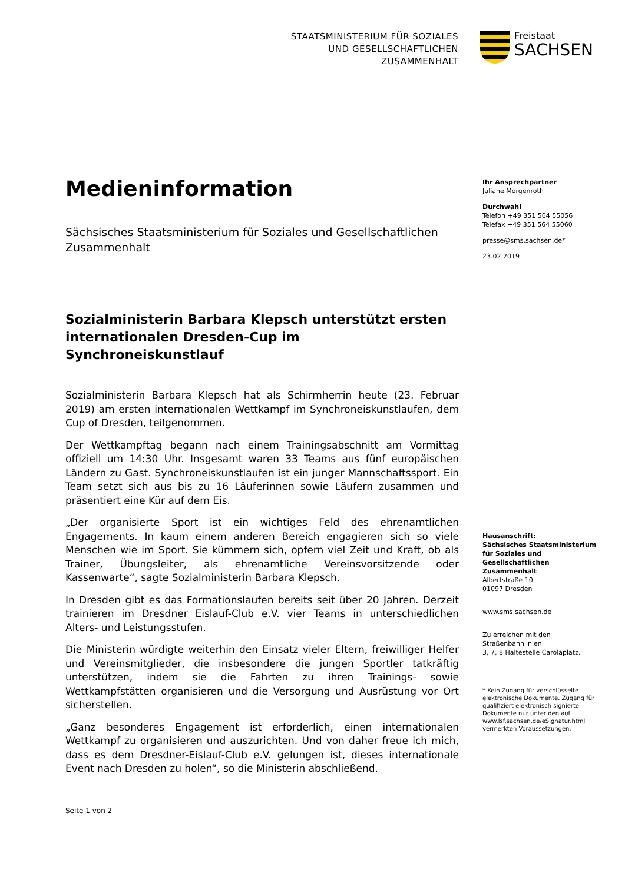STAATSMINISTERIUM FÜR SOZIALES
UND GESELLSCHAFTLICHEN
ZUSAMMENHALT
Freistaat
SACHSEN
Medieninformation
Sächsisches Staatsministerium für Soziales und Gesellschaftlichen Zusammenhalt
Sozialministerin Barbara Klepsch unterstützt ersten internationalen Dresden-Cup im Synchroneiskunstlauf
Sozialministerin Barbara Klepsch hat als Schirmherrin heute (23. Februar 2019) am ersten internationalen Wettkampf im Synchroneiskunstlaufen, dem Cup of Dresden, teilgenommen.
Der Wettkampftag begann nach einem Trainingsabschnitt am Vormittag offiziell um 14:30 Uhr. Insgesamt waren 33 Teams aus fünf europäischen Ländern zu Gast. Synchroneiskunstlaufen ist ein junger Mannschaftssport. Ein Team setzt sich aus bis zu 16 Läuferinnen sowie Läufern zusammen und präsentiert eine Kür auf dem Eis.
„Der organisierte Sport ist ein wichtiges Feld des ehrenamtlichen Engagements. In kaum einem anderen Bereich engagieren sich so viele Menschen wie im Sport. Sie kümmern sich, opfern viel Zeit und Kraft, ob als Trainer, Übungsleiter, als ehrenamtliche Vereinsvorsitzende oder Kassenwarte“, sagte Sozialministerin Barbara Klepsch.
In Dresden gibt es das Formationslaufen bereits seit über 20 Jahren. Derzeit trainieren im Dresdner Eislauf-Club e.V. vier Teams in unterschiedlichen Alters- und Leistungsstufen.
Die Ministerin würdigte weiterhin den Einsatz vieler Eltern, freiwilliger Helfer und Vereinsmitglieder, die insbesondere die jungen Sportler tatkräftig unterstützen, indem sie die Fahrten zu ihren Trainings- sowie Wettkampfstätten organisieren und die Versorgung und Ausrüstung vor Ort sicherstellen.
„Ganz besonderes Engagement ist erforderlich, einen internationalen Wettkampf zu organisieren und auszurichten. Und von daher freue ich mich, dass es dem Dresdner-Eislauf-Club e.V. gelungen ist, dieses internationale Event nach Dresden zu holen“, so die Ministerin abschließend.
Seite 1 von 2
Ihr Ansprechpartner
Juliane Morgenroth
Durchwahl
Telefon +49 351 564 55056
Telefax +49 351 564 55060
presse@sms.sachsen.de*
23.02.2019
Hausanschrift:
Sächsisches Staatsministerium für Soziales und Gesellschaftlichen Zusammenhalt
Albertstraße 10
01097 Dresden
www.sms.sachsen.de
Zu erreichen mit den Straßenbahnlinien
3, 7, 8 Haltestelle Carolaplatz.
* Kein Zugang für verschlüsselte elektronische Dokumente. Zugang für qualifiziert elektronisch signierte Dokumente nur unter den auf www.lsf.sachsen.de/eSignatur.html vermerkten Voraussetzungen.